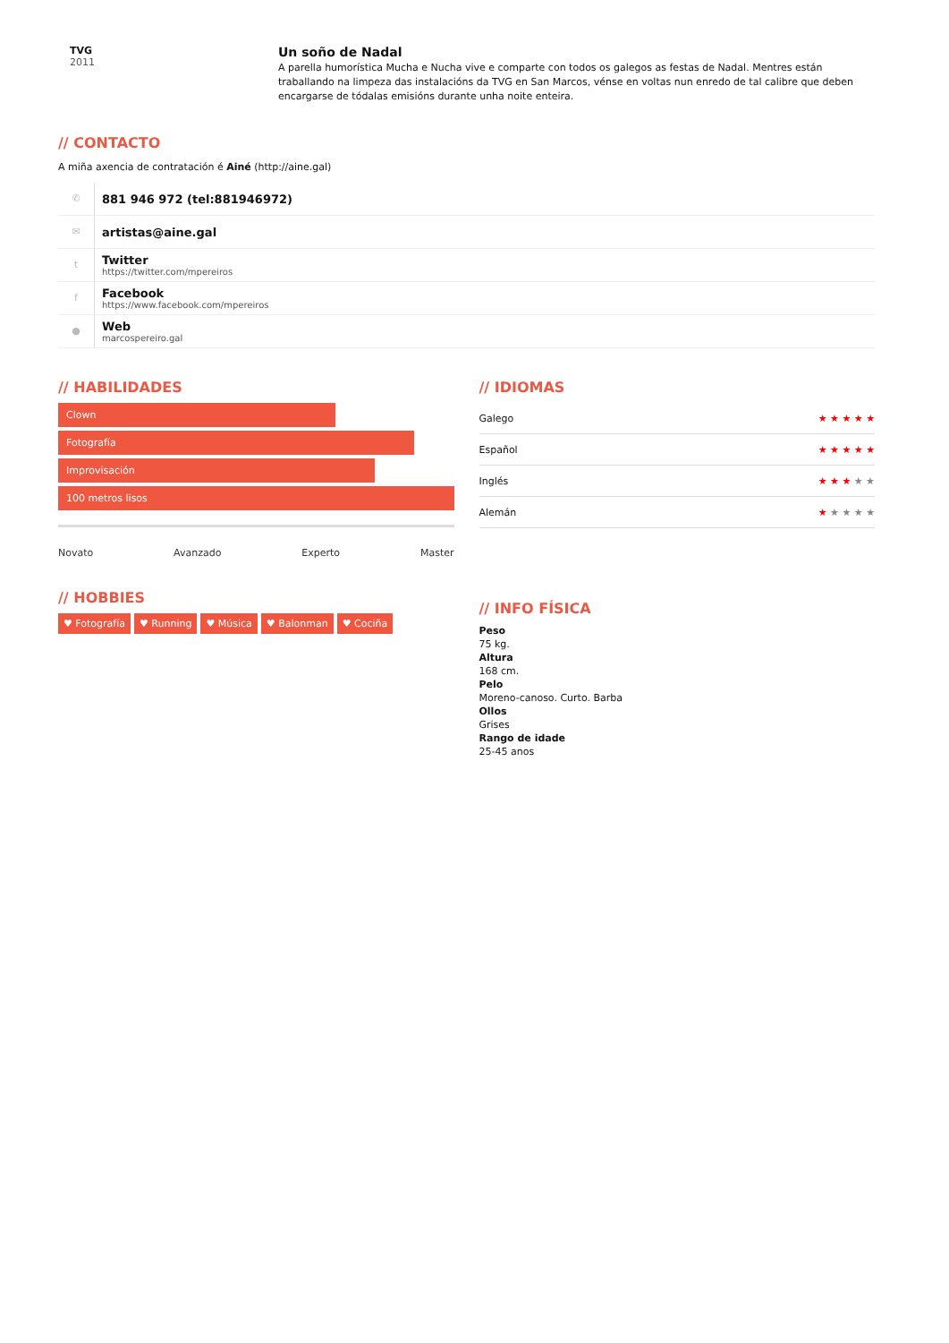TVG
2011
Un soño de Nadal
A parella humorística Mucha e Nucha vive e comparte con todos os galegos as festas de Nadal. Mentres están traballando na limpeza das instalacións da TVG en San Marcos, vénse en voltas nun enredo de tal calibre que deben encargarse de tódalas emisións durante unha noite enteira.
// CONTACTO
A miña axencia de contratación é Ainé (http://aine.gal)
✆ 881 946 972 (tel:881946972)
✉ artistas@aine.gal
t
Twitter
https://twitter.com/mpereiros
f
Facebook
https://www.facebook.com/mpereiros
●
Web
marcospereiro.gal
// HABILIDADES
Clown
Fotografía
Improvisación
100 metros lisos
Novato Avanzado Experto Master
// HOBBIES
♥ Fotografía ♥ Running ♥ Música ♥ Balonman ♥ Cociña
// IDIOMAS
Galego ★ ★ ★ ★ ★
Español ★ ★ ★ ★ ★
Inglés ★ ★ ★ ★ ★
Alemán ★ ★ ★ ★ ★
// INFO FÍSICA
Peso
75 kg.
Altura
168 cm.
Pelo
Moreno-canoso. Curto. Barba
Ollos
Grises
Rango de idade
25-45 anos